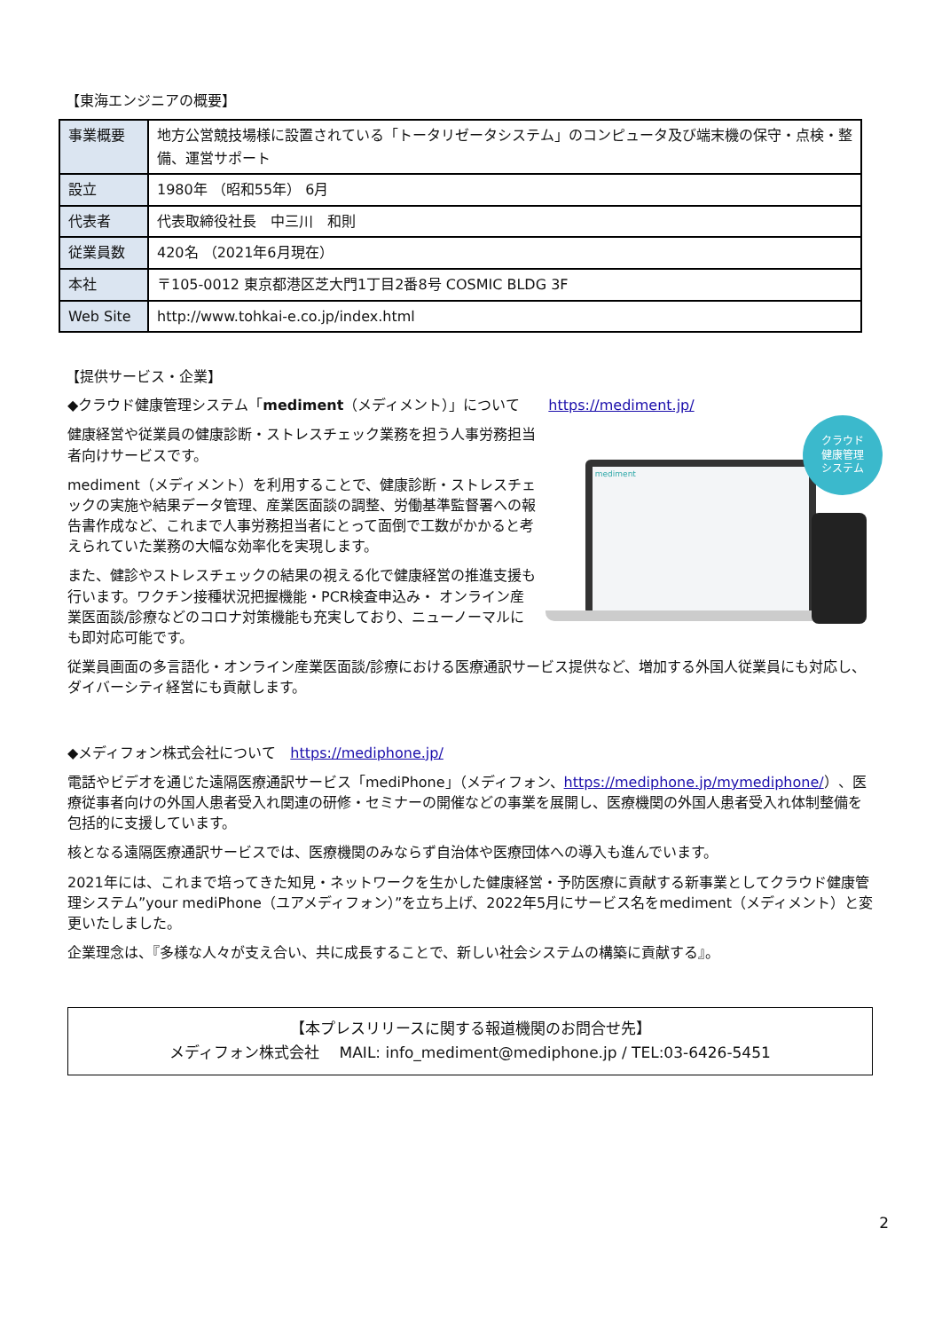【東海エンジニアの概要】
| 事業概要 | 地方公営競技場様に設置されている「トータリゼータシステム」のコンピュータ及び端末機の保守・点検・整備、運営サポート |
| 設立 | 1980年 （昭和55年） 6月 |
| 代表者 | 代表取締役社長 中三川 和則 |
| 従業員数 | 420名 （2021年6月現在） |
| 本社 | 〒105-0012 東京都港区芝大門1丁目2番8号 COSMIC BLDG 3F |
| Web Site | http://www.tohkai-e.co.jp/index.html |
【提供サービス・企業】
◆クラウド健康管理システム「mediment（メディメント）」について　　https://mediment.jp/
健康経営や従業員の健康診断・ストレスチェック業務を担う人事労務担当者向けサービスです。
mediment（メディメント）を利用することで、健康診断・ストレスチェックの実施や結果データ管理、産業医面談の調整、労働基準監督署への報告書作成など、これまで人事労務担当者にとって面倒で工数がかかると考えられていた業務の大幅な効率化を実現します。
また、健診やストレスチェックの結果の視える化で健康経営の推進支援も行います。ワクチン接種状況把握機能・PCR検査申込み・ オンライン産業医面談/診療などのコロナ対策機能も充実しており、ニューノーマルにも即対応可能です。
mediment
クラウド
健康管理
システム
従業員画面の多言語化・オンライン産業医面談/診療における医療通訳サービス提供など、増加する外国人従業員にも対応し、ダイバーシティ経営にも貢献します。
◆メディフォン株式会社について　https://mediphone.jp/
電話やビデオを通じた遠隔医療通訳サービス「mediPhone」（メディフォン、https://mediphone.jp/mymediphone/）、医療従事者向けの外国人患者受入れ関連の研修・セミナーの開催などの事業を展開し、医療機関の外国人患者受入れ体制整備を包括的に支援しています。
核となる遠隔医療通訳サービスでは、医療機関のみならず自治体や医療団体への導入も進んでいます。
2021年には、これまで培ってきた知見・ネットワークを生かした健康経営・予防医療に貢献する新事業としてクラウド健康管理システム”your mediPhone（ユアメディフォン）”を立ち上げ、2022年5月にサービス名をmediment（メディメント）と変更いたしました。
企業理念は、『多様な人々が支え合い、共に成長することで、新しい社会システムの構築に貢献する』。
【本プレスリリースに関する報道機関のお問合せ先】
メディフォン株式会社　 MAIL: info_mediment@mediphone.jp / TEL:03-6426-5451
2